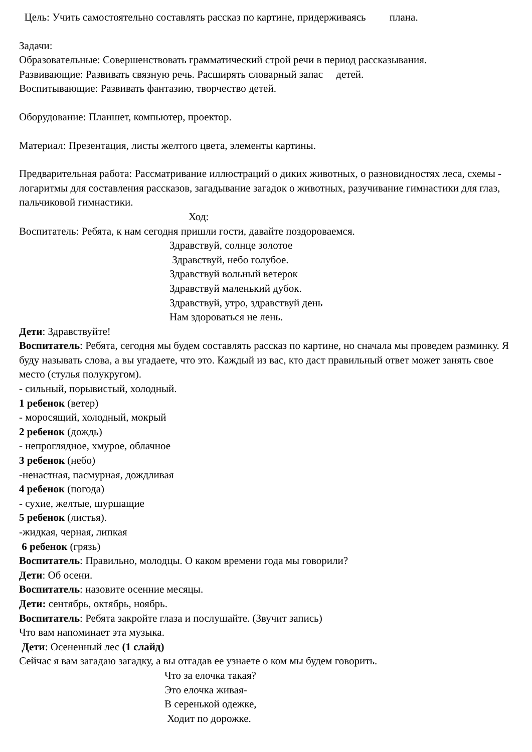Цель: Учить самостоятельно составлять рассказ по картине, придерживаясь плана.
Задачи:
Образовательные: Совершенствовать грамматический строй речи в период рассказывания.
Развивающие: Развивать связную речь. Расширять словарный запас детей.
Воспитывающие: Развивать фантазию, творчество детей.
Оборудование: Планшет, компьютер, проектор.
Материал: Презентация, листы желтого цвета, элементы картины.
Предварительная работа: Рассматривание иллюстраций о диких животных, о разновидностях леса, схемы - логаритмы для составления рассказов, загадывание загадок о животных, разучивание гимнастики для глаз, пальчиковой гимнастики.
Ход:
Воспитатель: Ребята, к нам сегодня пришли гости, давайте поздороваемся.
Здравствуй, солнце золотое
Здравствуй, небо голубое.
Здравствуй вольный ветерок
Здравствуй маленький дубок.
Здравствуй, утро, здравствуй день
Нам здороваться не лень.
Дети: Здравствуйте!
Воспитатель: Ребята, сегодня мы будем составлять рассказ по картине, но сначала мы проведем разминку. Я буду называть слова, а вы угадаете, что это. Каждый из вас, кто даст правильный ответ может занять свое место (стулья полукругом).
- сильный, порывистый, холодный.
1 ребенок (ветер)
- моросящий, холодный, мокрый
2 ребенок (дождь)
- непроглядное, хмурое, облачное
3 ребенок (небо)
-ненастная, пасмурная, дождливая
4 ребенок (погода)
- сухие, желтые, шуршащие
5 ребенок (листья).
-жидкая, черная, липкая
6 ребенок (грязь)
Воспитатель: Правильно, молодцы. О каком времени года мы говорили?
Дети: Об осени.
Воспитатель: назовите осенние месяцы.
Дети: сентябрь, октябрь, ноябрь.
Воспитатель: Ребята закройте глаза и послушайте. (Звучит запись)
Что вам напоминает эта музыка.
Дети: Осененный лес (1 слайд)
Сейчас я вам загадаю загадку, а вы отгадав ее узнаете о ком мы будем говорить.
Что за елочка такая?
Это елочка живая-
В серенькой одежке,
Ходит по дорожке.